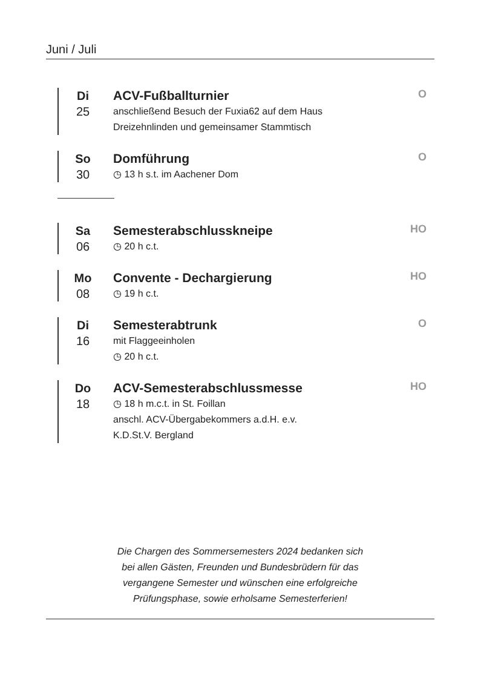Juni / Juli
Di
25
ACV-Fußballturnier
anschließend Besuch der Fuxia62 auf dem Haus
Dreizehnlinden und gemeinsamer Stammtisch
O
So
30
Domführung
◷ 13 h s.t. im Aachener Dom
O
Sa
06
Semesterabschlusskneipe
◷ 20 h c.t.
HO
Mo
08
Convente - Dechargierung
◷ 19 h c.t.
HO
Di
16
Semesterabtrunk
mit Flaggeeinholen
◷ 20 h c.t.
O
Do
18
ACV-Semesterabschlussmesse
◷ 18 h m.c.t. in St. Foillan
anschl. ACV-Übergabekommers a.d.H. e.v.
K.D.St.V. Bergland
HO
Die Chargen des Sommersemesters 2024 bedanken sich
bei allen Gästen, Freunden und Bundesbrüdern für das
vergangene Semester und wünschen eine erfolgreiche
Prüfungsphase, sowie erholsame Semesterferien!